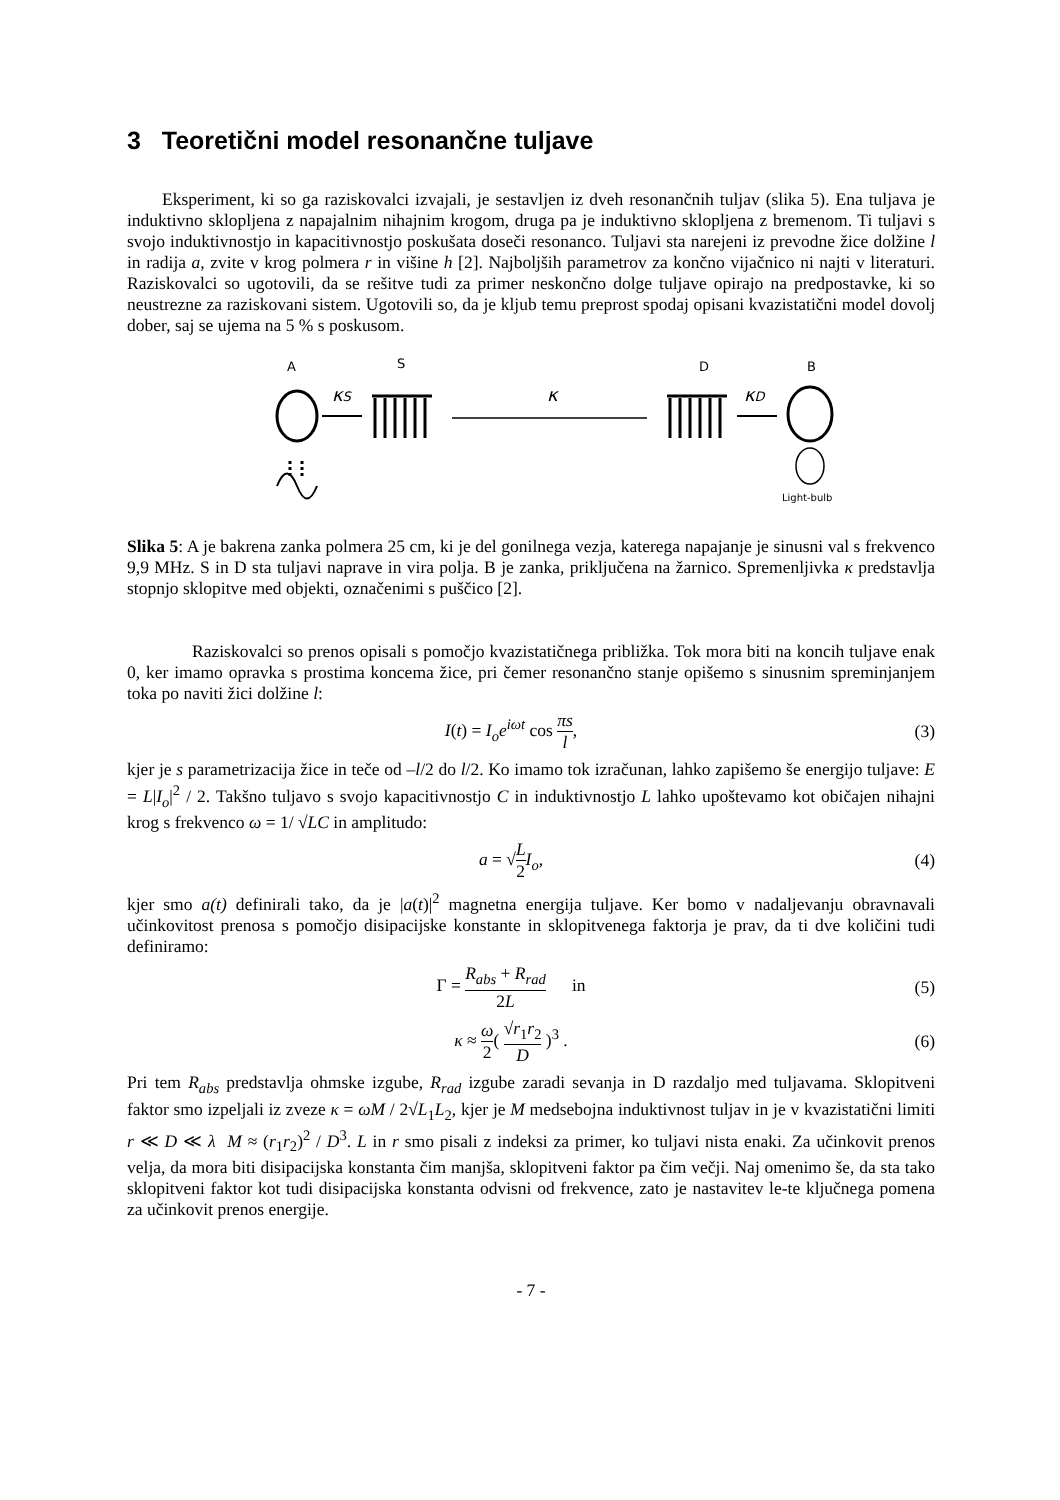3 Teoretični model resonančne tuljave
Eksperiment, ki so ga raziskovalci izvajali, je sestavljen iz dveh resonančnih tuljav (slika 5). Ena tuljava je induktivno sklopljena z napajalnim nihajnim krogom, druga pa je induktivno sklopljena z bremenom. Ti tuljavi s svojo induktivnostjo in kapacitivnostjo poskušata doseči resonanco. Tuljavi sta narejeni iz prevodne žice dolžine l in radija a, zvite v krog polmera r in višine h [2]. Najboljših parametrov za končno vijačnico ni najti v literaturi. Raziskovalci so ugotovili, da se rešitve tudi za primer neskončno dolge tuljave opirajo na predpostavke, ki so neustrezne za raziskovani sistem. Ugotovili so, da je kljub temu preprost spodaj opisani kvazistatični model dovolj dober, saj se ujema na 5 % s poskusom.
A
S
D
B
κS
κ
κD
Light-bulb
Slika 5: A je bakrena zanka polmera 25 cm, ki je del gonilnega vezja, katerega napajanje je sinusni val s frekvenco 9,9 MHz. S in D sta tuljavi naprave in vira polja. B je zanka, priključena na žarnico. Spremenljivka κ predstavlja stopnjo sklopitve med objekti, označenimi s puščico [2].
Raziskovalci so prenos opisali s pomočjo kvazistatičnega približka. Tok mora biti na koncih tuljave enak 0, ker imamo opravka s prostima koncema žice, pri čemer resonančno stanje opišemo s sinusnim spreminjanjem toka po naviti žici dolžine l:
I(t) = I<sub>o</sub>e<sup>iωt</sup> cos πs l, (3)
kjer je s parametrizacija žice in teče od –l/2 do l/2. Ko imamo tok izračunan, lahko zapišemo še energijo tuljave: E = L|I<sub>o</sub>|<sup>2</sup> / 2. Takšno tuljavo s svojo kapacitivnostjo C in induktivnostjo L lahko upoštevamo kot običajen nihajni krog s frekvenco ω = 1/ √LC in amplitudo:
a = √L 2 I<sub>o</sub>, (4)
kjer smo a(t) definirali tako, da je |a(t)|<sup>2</sup> magnetna energija tuljave. Ker bomo v nadaljevanju obravnavali učinkovitost prenosa s pomočjo disipacijske konstante in sklopitvenega faktorja je prav, da ti dve količini tudi definiramo:
Γ = R<sub>abs</sub> + R<sub>rad</sub> 2L in (5)
κ ≈ ω 2( √r<sub>1</sub>r<sub>2</sub> D )<sup>3</sup> . (6)
Pri tem R<sub>abs</sub> predstavlja ohmske izgube, R<sub>rad</sub> izgube zaradi sevanja in D razdaljo med tuljavama. Sklopitveni faktor smo izpeljali iz zveze κ = ωM / 2√L<sub>1</sub>L<sub>2</sub>, kjer je M medsebojna induktivnost tuljav in je v kvazistatični limiti r ≪ D ≪ λ M ≈ (r<sub>1</sub>r<sub>2</sub>)<sup>2</sup> / D<sup>3</sup>. L in r smo pisali z indeksi za primer, ko tuljavi nista enaki. Za učinkovit prenos velja, da mora biti disipacijska konstanta čim manjša, sklopitveni faktor pa čim večji. Naj omenimo še, da sta tako sklopitveni faktor kot tudi disipacijska konstanta odvisni od frekvence, zato je nastavitev le-te ključnega pomena za učinkovit prenos energije.
- 7 -